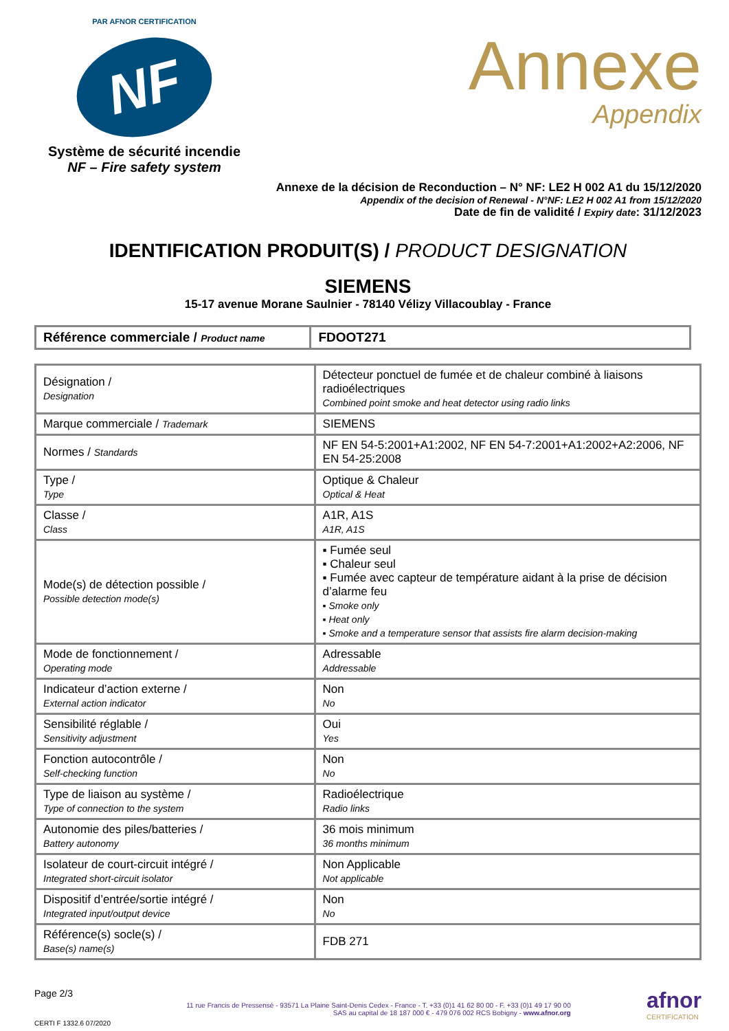PAR AFNOR CERTIFICATION
NF
Système de sécurité incendie
NF – Fire safety system
Annexe
Appendix
Annexe de la décision de Reconduction – N° NF: LE2 H 002 A1 du 15/12/2020
Appendix of the decision of Renewal - N°NF: LE2 H 002 A1 from 15/12/2020
Date de fin de validité / Expiry date: 31/12/2023
IDENTIFICATION PRODUIT(S) / PRODUCT DESIGNATION
SIEMENS
15-17 avenue Morane Saulnier - 78140 Vélizy Villacoublay - France
| Référence commerciale / Product name | FDOOT271 |
| Désignation / Designation | Détecteur ponctuel de fumée et de chaleur combiné à liaisons radioélectriques Combined point smoke and heat detector using radio links |
| Marque commerciale / Trademark | SIEMENS |
| Normes / Standards | NF EN 54-5:2001+A1:2002, NF EN 54-7:2001+A1:2002+A2:2006, NF EN 54-25:2008 |
| Type / Type | Optique & Chaleur Optical & Heat |
| Classe / Class | A1R, A1S A1R, A1S |
| Mode(s) de détection possible / Possible detection mode(s) | ▪ Fumée seul ▪ Chaleur seul ▪ Fumée avec capteur de température aidant à la prise de décision d’alarme feu ▪ Smoke only ▪ Heat only ▪ Smoke and a temperature sensor that assists fire alarm decision-making |
| Mode de fonctionnement / Operating mode | Adressable Addressable |
| Indicateur d’action externe / External action indicator | Non No |
| Sensibilité réglable / Sensitivity adjustment | Oui Yes |
| Fonction autocontrôle / Self-checking function | Non No |
| Type de liaison au système / Type of connection to the system | Radioélectrique Radio links |
| Autonomie des piles/batteries / Battery autonomy | 36 mois minimum 36 months minimum |
| Isolateur de court-circuit intégré / Integrated short-circuit isolator | Non Applicable Not applicable |
| Dispositif d’entrée/sortie intégré / Integrated input/output device | Non No |
| Référence(s) socle(s) / Base(s) name(s) | FDB 271 |
Page 2/3
CERTI F 1332.6 07/2020
11 rue Francis de Pressensé - 93571 La Plaine Saint-Denis Cedex - France - T. +33 (0)1 41 62 80 00 - F. +33 (0)1 49 17 90 00
SAS au capital de 18 187 000 € - 479 076 002 RCS Bobigny - www.afnor.org
afnor
CERTIFICATION